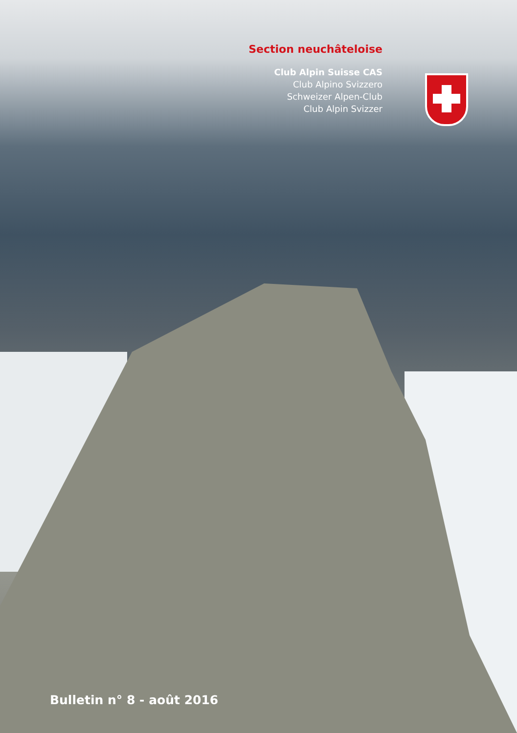Section neuchâteloise
Club Alpin Suisse CAS
Club Alpino Svizzero
Schweizer Alpen-Club
Club Alpin Svizzer
Bulletin n° 8 - août 2016